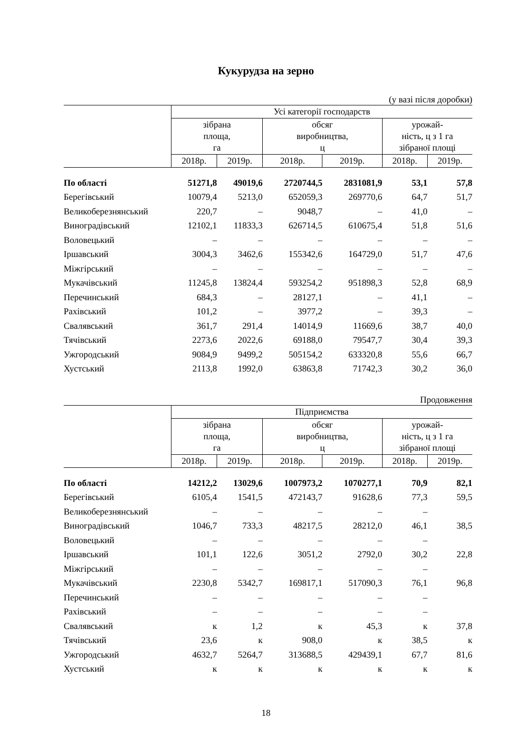Кукурудза на зерно
(у вазі після доробки)
| | Усі категорії господарств | | | | | |
| --- | --- | --- | --- | --- | --- | --- |
| | зібрана площа, га | | обсяг виробництва, ц | | урожай- ність, ц з 1 га зібраної площі | |
| | 2018р. | 2019р. | 2018р. | 2019р. | 2018р. | 2019р. |
| По області | 51271,8 | 49019,6 | 2720744,5 | 2831081,9 | 53,1 | 57,8 |
| Берегівський | 10079,4 | 5213,0 | 652059,3 | 269770,6 | 64,7 | 51,7 |
| Великоберезнянський | 220,7 | – | 9048,7 | – | 41,0 | – |
| Виноградівський | 12102,1 | 11833,3 | 626714,5 | 610675,4 | 51,8 | 51,6 |
| Воловецький | – | – | – | – | – | – |
| Іршавський | 3004,3 | 3462,6 | 155342,6 | 164729,0 | 51,7 | 47,6 |
| Міжгірський | – | – | – | – | – | – |
| Мукачівський | 11245,8 | 13824,4 | 593254,2 | 951898,3 | 52,8 | 68,9 |
| Перечинський | 684,3 | – | 28127,1 | – | 41,1 | – |
| Рахівський | 101,2 | – | 3977,2 | – | 39,3 | – |
| Свалявський | 361,7 | 291,4 | 14014,9 | 11669,6 | 38,7 | 40,0 |
| Тячівський | 2273,6 | 2022,6 | 69188,0 | 79547,7 | 30,4 | 39,3 |
| Ужгородський | 9084,9 | 9499,2 | 505154,2 | 633320,8 | 55,6 | 66,7 |
| Хустський | 2113,8 | 1992,0 | 63863,8 | 71742,3 | 30,2 | 36,0 |
Продовження
| | Підприємства | | | | | |
| --- | --- | --- | --- | --- | --- | --- |
| | зібрана площа, га | | обсяг виробництва, ц | | урожай- ність, ц з 1 га зібраної площі | |
| | 2018р. | 2019р. | 2018р. | 2019р. | 2018р. | 2019р. |
| По області | 14212,2 | 13029,6 | 1007973,2 | 1070277,1 | 70,9 | 82,1 |
| Берегівський | 6105,4 | 1541,5 | 472143,7 | 91628,6 | 77,3 | 59,5 |
| Великоберезнянський | – | – | – | – | – | |
| Виноградівський | 1046,7 | 733,3 | 48217,5 | 28212,0 | 46,1 | 38,5 |
| Воловецький | – | – | – | – | – | |
| Іршавський | 101,1 | 122,6 | 3051,2 | 2792,0 | 30,2 | 22,8 |
| Міжгірський | – | – | – | – | – | |
| Мукачівський | 2230,8 | 5342,7 | 169817,1 | 517090,3 | 76,1 | 96,8 |
| Перечинський | – | – | – | – | – | |
| Рахівський | – | – | – | – | – | |
| Свалявський | к | 1,2 | к | 45,3 | к | 37,8 |
| Тячівський | 23,6 | к | 908,0 | к | 38,5 | к |
| Ужгородський | 4632,7 | 5264,7 | 313688,5 | 429439,1 | 67,7 | 81,6 |
| Хустський | к | к | к | к | к | к |
18